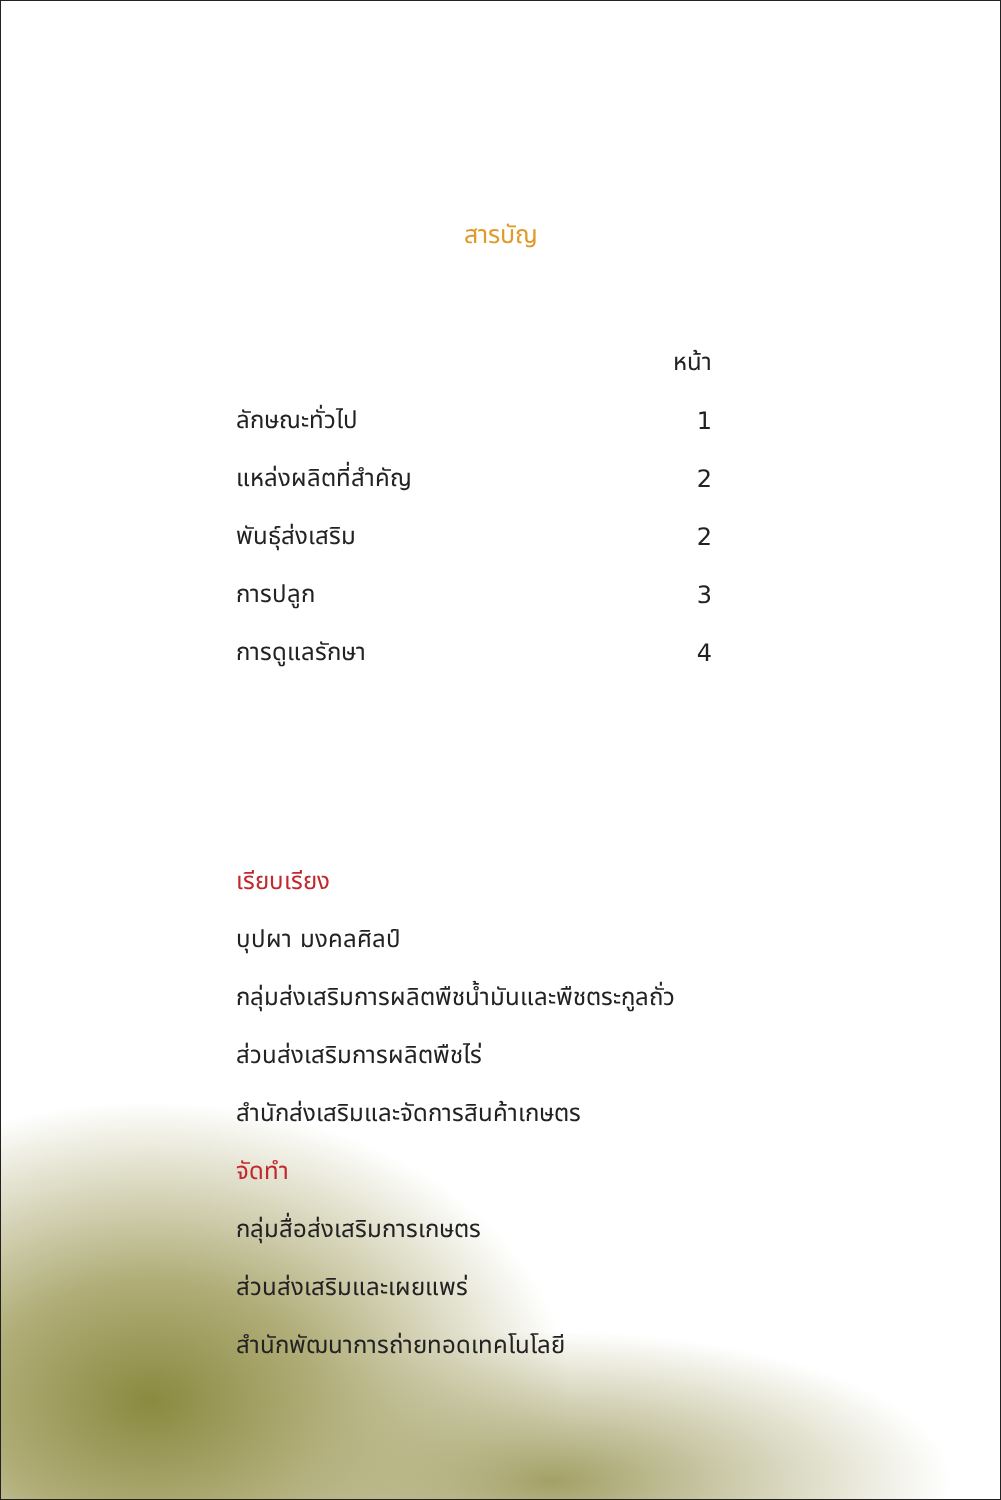สารบัญ
| | หน้า |
| --- | --- |
| ลักษณะทั่วไป | 1 |
| แหล่งผลิตที่สำคัญ | 2 |
| พันธุ์ส่งเสริม | 2 |
| การปลูก | 3 |
| การดูแลรักษา | 4 |
เรียบเรียง
บุปผา มงคลศิลป์
กลุ่มส่งเสริมการผลิตพืชน้ำมันและพืชตระกูลถั่ว
ส่วนส่งเสริมการผลิตพืชไร่
สำนักส่งเสริมและจัดการสินค้าเกษตร
จัดทำ
กลุ่มสื่อส่งเสริมการเกษตร
ส่วนส่งเสริมและเผยแพร่
สำนักพัฒนาการถ่ายทอดเทคโนโลยี